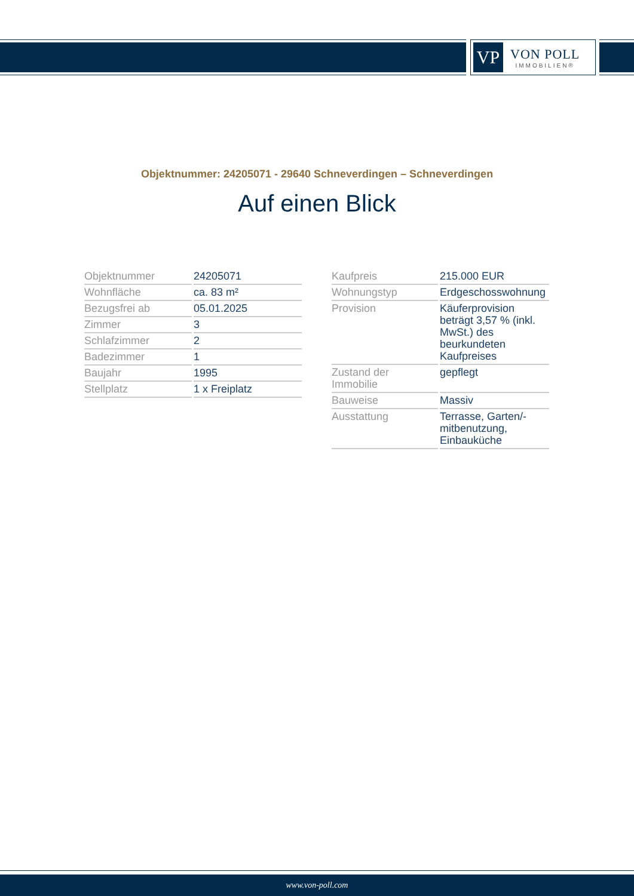VP
VON POLL
IMMOBILIEN®
Objektnummer: 24205071 - 29640 Schneverdingen – Schneverdingen
Auf einen Blick
| Objektnummer | 24205071 |
| Wohnfläche | ca. 83 m² |
| Bezugsfrei ab | 05.01.2025 |
| Zimmer | 3 |
| Schlafzimmer | 2 |
| Badezimmer | 1 |
| Baujahr | 1995 |
| Stellplatz | 1 x Freiplatz |
| Kaufpreis | 215.000 EUR |
| Wohnungstyp | Erdgeschosswohnung |
| Provision | Käuferprovision beträgt 3,57 % (inkl. MwSt.) des beurkundeten Kaufpreises |
| Zustand der Immobilie | gepflegt |
| Bauweise | Massiv |
| Ausstattung | Terrasse, Garten/-mitbenutzung, Einbauküche |
www.von-poll.com